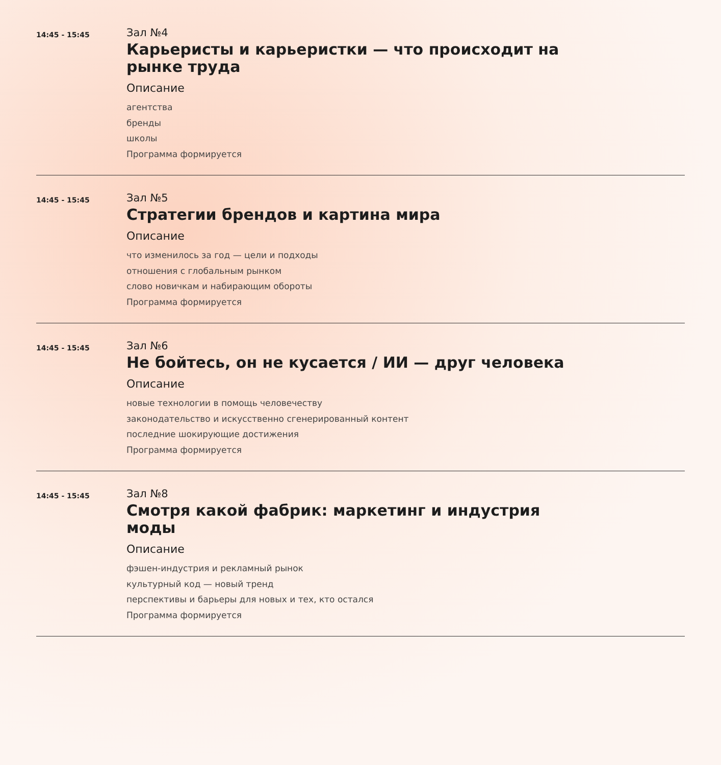14:45 - 15:45
Зал №4
Карьеристы и карьеристки — что происходит на рынке труда
Описание
агентства
бренды
школы
Программа формируется
14:45 - 15:45
Зал №5
Стратегии брендов и картина мира
Описание
что изменилось за год — цели и подходы
отношения с глобальным рынком
слово новичкам и набирающим обороты
Программа формируется
14:45 - 15:45
Зал №6
Не бойтесь, он не кусается / ИИ — друг человека
Описание
новые технологии в помощь человечеству
законодательство и искусственно сгенерированный контент
последние шокирующие достижения
Программа формируется
14:45 - 15:45
Зал №8
Смотря какой фабрик: маркетинг и индустрия моды
Описание
фэшен-индустрия и рекламный рынок
культурный код — новый тренд
перспективы и барьеры для новых и тех, кто остался
Программа формируется